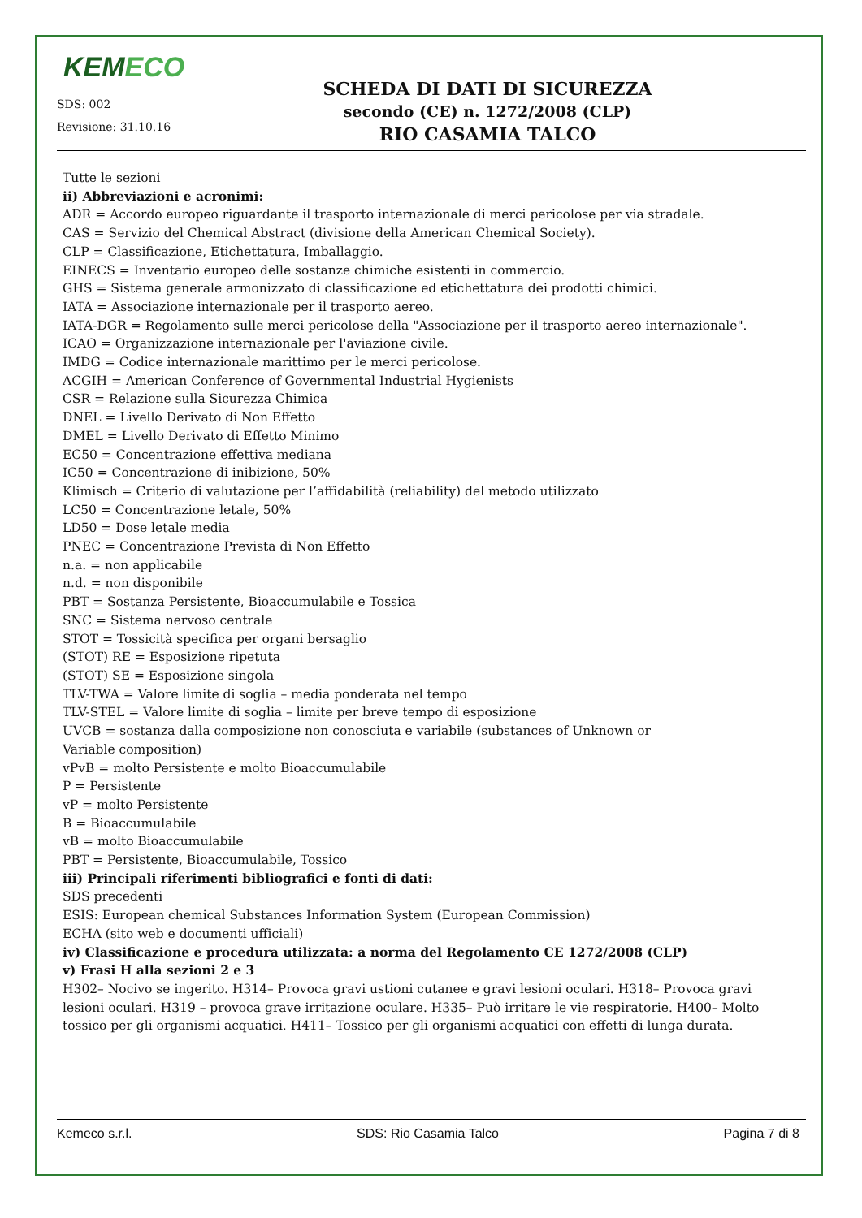KEMECO
SDS: 002
Revisione: 31.10.16
SCHEDA DI DATI DI SICUREZZA
secondo (CE) n. 1272/2008 (CLP)
RIO CASAMIA TALCO
Tutte le sezioni
ii) Abbreviazioni e acronimi:
ADR = Accordo europeo riguardante il trasporto internazionale di merci pericolose per via stradale.
CAS = Servizio del Chemical Abstract (divisione della American Chemical Society).
CLP = Classificazione, Etichettatura, Imballaggio.
EINECS = Inventario europeo delle sostanze chimiche esistenti in commercio.
GHS = Sistema generale armonizzato di classificazione ed etichettatura dei prodotti chimici.
IATA = Associazione internazionale per il trasporto aereo.
IATA-DGR = Regolamento sulle merci pericolose della "Associazione per il trasporto aereo internazionale".
ICAO = Organizzazione internazionale per l'aviazione civile.
IMDG = Codice internazionale marittimo per le merci pericolose.
ACGIH = American Conference of Governmental Industrial Hygienists
CSR = Relazione sulla Sicurezza Chimica
DNEL = Livello Derivato di Non Effetto
DMEL = Livello Derivato di Effetto Minimo
EC50 = Concentrazione effettiva mediana
IC50 = Concentrazione di inibizione, 50%
Klimisch = Criterio di valutazione per l’affidabilità (reliability) del metodo utilizzato
LC50 = Concentrazione letale, 50%
LD50 = Dose letale media
PNEC = Concentrazione Prevista di Non Effetto
n.a. = non applicabile
n.d. = non disponibile
PBT = Sostanza Persistente, Bioaccumulabile e Tossica
SNC = Sistema nervoso centrale
STOT = Tossicità specifica per organi bersaglio
(STOT) RE = Esposizione ripetuta
(STOT) SE = Esposizione singola
TLV-TWA = Valore limite di soglia – media ponderata nel tempo
TLV-STEL = Valore limite di soglia – limite per breve tempo di esposizione
UVCB = sostanza dalla composizione non conosciuta e variabile (substances of Unknown or
Variable composition)
vPvB = molto Persistente e molto Bioaccumulabile
P = Persistente
vP = molto Persistente
B = Bioaccumulabile
vB = molto Bioaccumulabile
PBT = Persistente, Bioaccumulabile, Tossico
iii) Principali riferimenti bibliografici e fonti di dati:
SDS precedenti
ESIS: European chemical Substances Information System (European Commission)
ECHA (sito web e documenti ufficiali)
iv) Classificazione e procedura utilizzata: a norma del Regolamento CE 1272/2008 (CLP)
v) Frasi H alla sezioni 2 e 3
H302– Nocivo se ingerito. H314– Provoca gravi ustioni cutanee e gravi lesioni oculari. H318– Provoca gravi lesioni oculari. H319 – provoca grave irritazione oculare. H335– Può irritare le vie respiratorie. H400– Molto tossico per gli organismi acquatici. H411– Tossico per gli organismi acquatici con effetti di lunga durata.
Kemeco s.r.l. SDS: Rio Casamia Talco Pagina 7 di 8